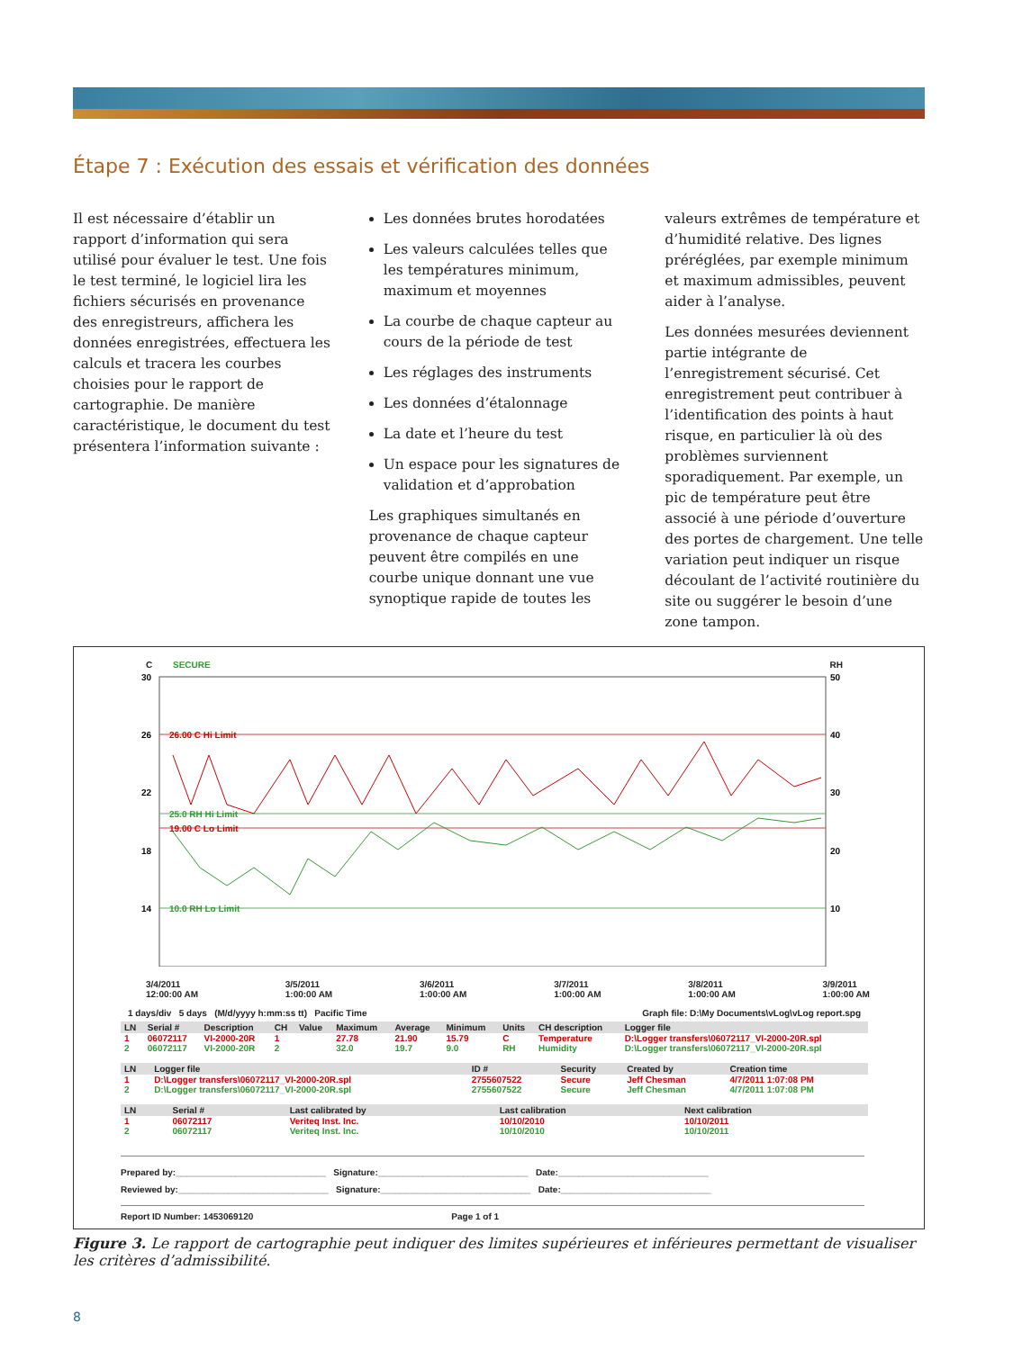Étape 7 : Exécution des essais et vérification des données
Il est nécessaire d’établir un rapport d’information qui sera utilisé pour évaluer le test. Une fois le test terminé, le logiciel lira les fichiers sécurisés en provenance des enregistreurs, affichera les données enregistrées, effectuera les calculs et tracera les courbes choisies pour le rapport de cartographie. De manière caractéristique, le document du test présentera l’information suivante :
Les données brutes horodatées
Les valeurs calculées telles que les températures minimum, maximum et moyennes
La courbe de chaque capteur au cours de la période de test
Les réglages des instruments
Les données d’étalonnage
La date et l’heure du test
Un espace pour les signatures de validation et d’approbation
Les graphiques simultanés en provenance de chaque capteur peuvent être compilés en une courbe unique donnant une vue synoptique rapide de toutes les
valeurs extrêmes de température et d’humidité relative. Des lignes préréglées, par exemple minimum et maximum admissibles, peuvent aider à l’analyse.
Les données mesurées deviennent partie intégrante de l’enregistrement sécurisé. Cet enregistrement peut contribuer à l’identification des points à haut risque, en particulier là où des problèmes surviennent sporadiquement. Par exemple, un pic de température peut être associé à une période d’ouverture des portes de chargement. Une telle variation peut indiquer un risque découlant de l’activité routinière du site ou suggérer le besoin d’une zone tampon.
C SECURE RH
30
26
22
18
14
50
40
30
20
10
26.00 C Hi Limit
19.00 C Lo Limit
25.0 RH Hi Limit
10.0 RH Lo Limit
3/4/2011
12:00:00 AM 3/5/2011
1:00:00 AM 3/6/2011
1:00:00 AM 3/7/2011
1:00:00 AM 3/8/2011
1:00:00 AM 3/9/2011
1:00:00 AM
1 days/div 5 days (M/d/yyyy h:mm:ss tt) Pacific Time Graph file: D:\My Documents\vLog\vLog report.spg
| LN | Serial # | Description | CH | Value | Maximum | Average | Minimum | Units | CH description | Logger file |
| --- | --- | --- | --- | --- | --- | --- | --- | --- | --- | --- |
| 1 | 06072117 | VI-2000-20R | 1 | | 27.78 | 21.90 | 15.79 | C | Temperature | D:\Logger transfers\06072117_VI-2000-20R.spl |
| 2 | 06072117 | VI-2000-20R | 2 | | 32.0 | 19.7 | 9.0 | RH | Humidity | D:\Logger transfers\06072117_VI-2000-20R.spl |
| LN | Logger file | ID # | Security | Created by | Creation time |
| --- | --- | --- | --- | --- | --- |
| 1 | D:\Logger transfers\06072117_VI-2000-20R.spl | 2755607522 | Secure | Jeff Chesman | 4/7/2011 1:07:08 PM |
| 2 | D:\Logger transfers\06072117_VI-2000-20R.spl | 2755607522 | Secure | Jeff Chesman | 4/7/2011 1:07:08 PM |
| LN | Serial # | Last calibrated by | Last calibration | Next calibration |
| --- | --- | --- | --- | --- |
| 1 | 06072117 | Veriteq Inst. Inc. | 10/10/2010 | 10/10/2011 |
| 2 | 06072117 | Veriteq Inst. Inc. | 10/10/2010 | 10/10/2011 |
Prepared by:______________________________ Signature:______________________________ Date:______________________________
Reviewed by:______________________________ Signature:______________________________ Date:______________________________
Report ID Number: 1453069120 Page 1 of 1
Figure 3. Le rapport de cartographie peut indiquer des limites supérieures et inférieures permettant de visualiser les critères d’admissibilité.
8